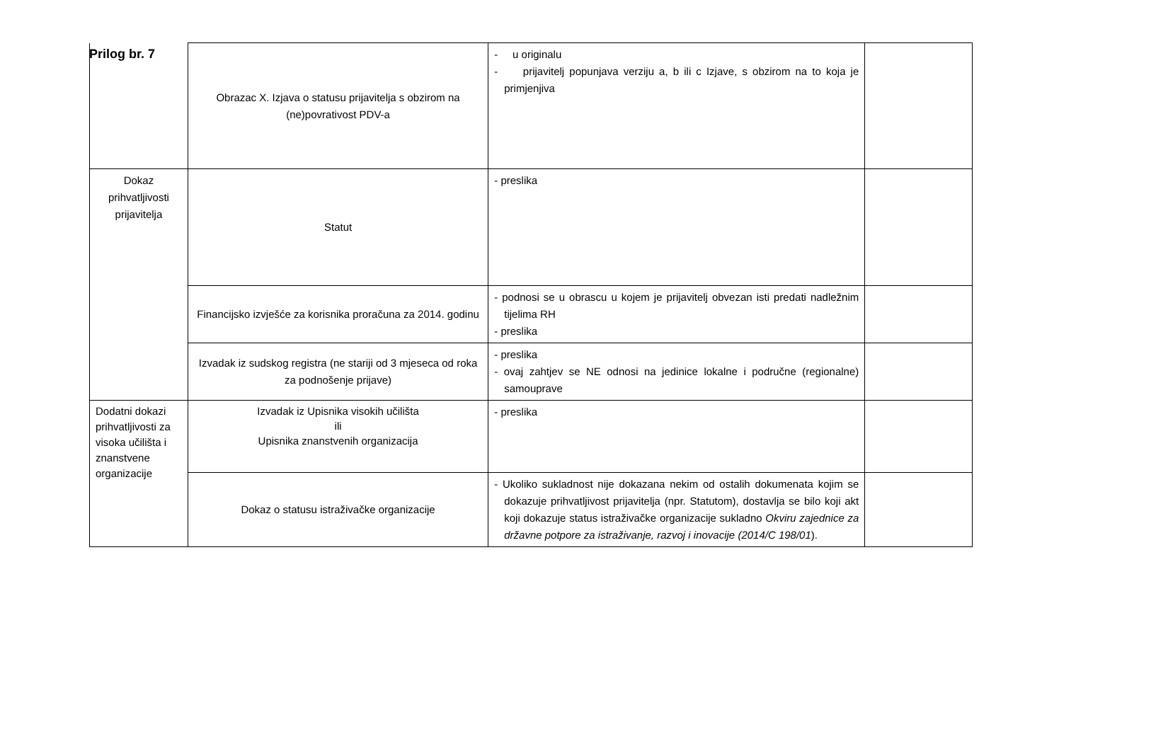Prilog br. 7
| | Obrazac X. Izjava o statusu prijavitelja s obzirom na (ne)povrativost PDV-a | - u originalu - prijavitelj popunjava verziju a, b ili c Izjave, s obzirom na to koja je primjenjiva | |
| Dokaz prihvatljivosti prijavitelja | Statut | - preslika | |
| | Financijsko izvješće za korisnika proračuna za 2014. godinu | - podnosi se u obrascu u kojem je prijavitelj obvezan isti predati nadležnim tijelima RH - preslika | |
| | Izvadak iz sudskog registra (ne stariji od 3 mjeseca od roka za podnošenje prijave) | - preslika - ovaj zahtjev se NE odnosi na jedinice lokalne i područne (regionalne) samouprave | |
| Dodatni dokazi prihvatljivosti za visoka učilišta i znanstvene organizacije | Izvadak iz Upisnika visokih učilišta ili Upisnika znanstvenih organizacija | - preslika | |
| | Dokaz o statusu istraživačke organizacije | - Ukoliko sukladnost nije dokazana nekim od ostalih dokumenata kojim se dokazuje prihvatljivost prijavitelja (npr. Statutom), dostavlja se bilo koji akt koji dokazuje status istraživačke organizacije sukladno Okviru zajednice za državne potpore za istraživanje, razvoj i inovacije (2014/C 198/01 ). | |